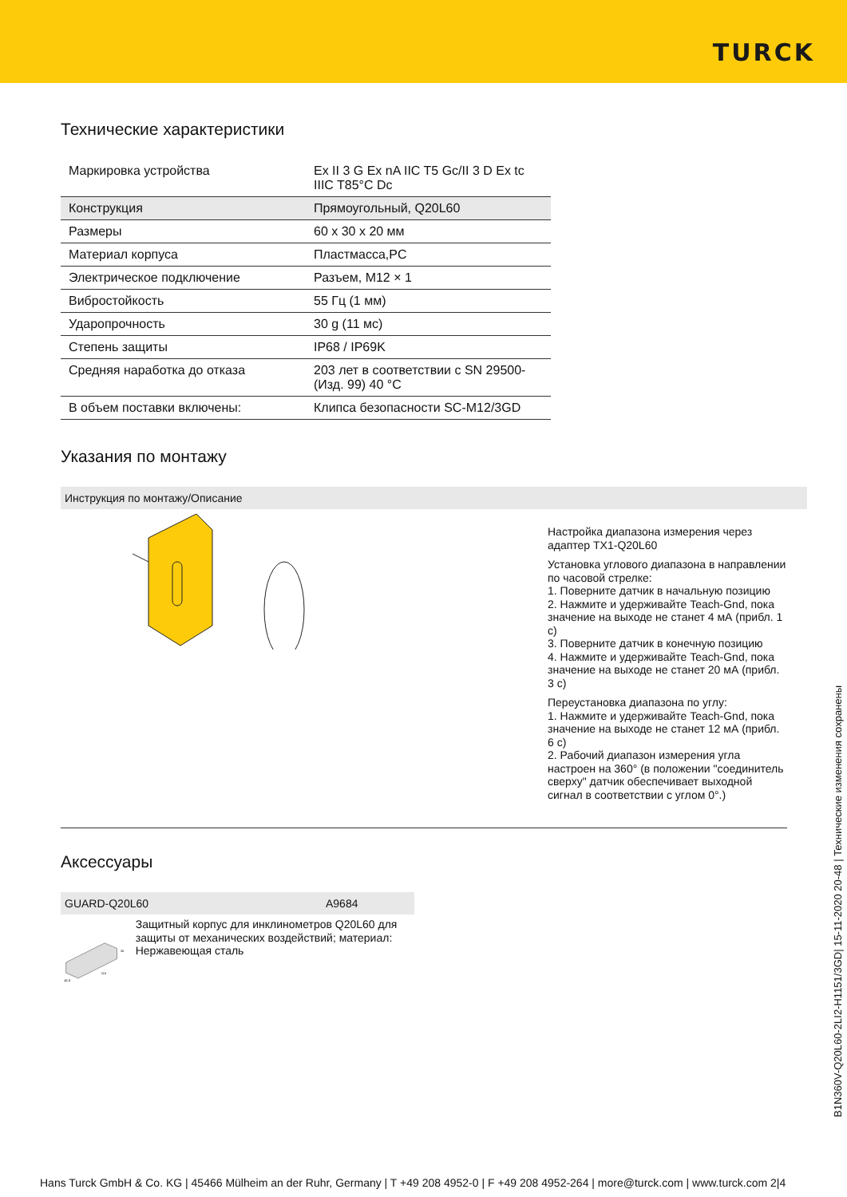TURCK
Технические характеристики
| Маркировка устройства | Ex II 3 G Ex nA IIC T5 Gc/II 3 D Ex tc IIIC T85°C Dc |
| Конструкция | Прямоугольный, Q20L60 |
| Размеры | 60 x 30 x 20 мм |
| Материал корпуса | Пластмасса,PC |
| Электрическое подключение | Разъем, M12 × 1 |
| Вибростойкость | 55 Гц (1 мм) |
| Ударопрочность | 30 g (11 мс) |
| Степень защиты | IP68 / IP69K |
| Средняя наработка до отказа | 203 лет в соответствии с SN 29500-(Изд. 99) 40 °C |
| В объем поставки включены: | Клипса безопасности SC-M12/3GD |
Указания по монтажу
Инструкция по монтажу/Описание
Настройка диапазона измерения через адаптер TX1-Q20L60
Установка углового диапазона в направлении по часовой стрелке:
1. Поверните датчик в начальную позицию
2. Нажмите и удерживайте Teach-Gnd, пока значение на выходе не станет 4 мА (прибл. 1 с)
3. Поверните датчик в конечную позицию
4. Нажмите и удерживайте Teach-Gnd, пока значение на выходе не станет 20 мА (прибл. 3 с)
Переустановка диапазона по углу:
1. Нажмите и удерживайте Teach-Gnd, пока значение на выходе не станет 12 мА (прибл. 6 с)
2. Рабочий диапазон измерения угла настроен на 360° (в положении "соединитель сверху" датчик обеспечивает выходной сигнал в соответствии с углом 0°.)
Аксессуары
GUARD-Q20L60 A9684
25
115
42,5
Защитный корпус для инклинометров Q20L60 для защиты от механических воздействий; материал: Нержавеющая сталь
B1N360V-Q20L60-2LI2-H1151/3GD| 15-11-2020 20-48 | Технические изменения сохранены
Hans Turck GmbH & Co. KG | 45466 Mülheim an der Ruhr, Germany | T +49 208 4952-0 | F +49 208 4952-264 | more@turck.com | www.turck.com 2|4